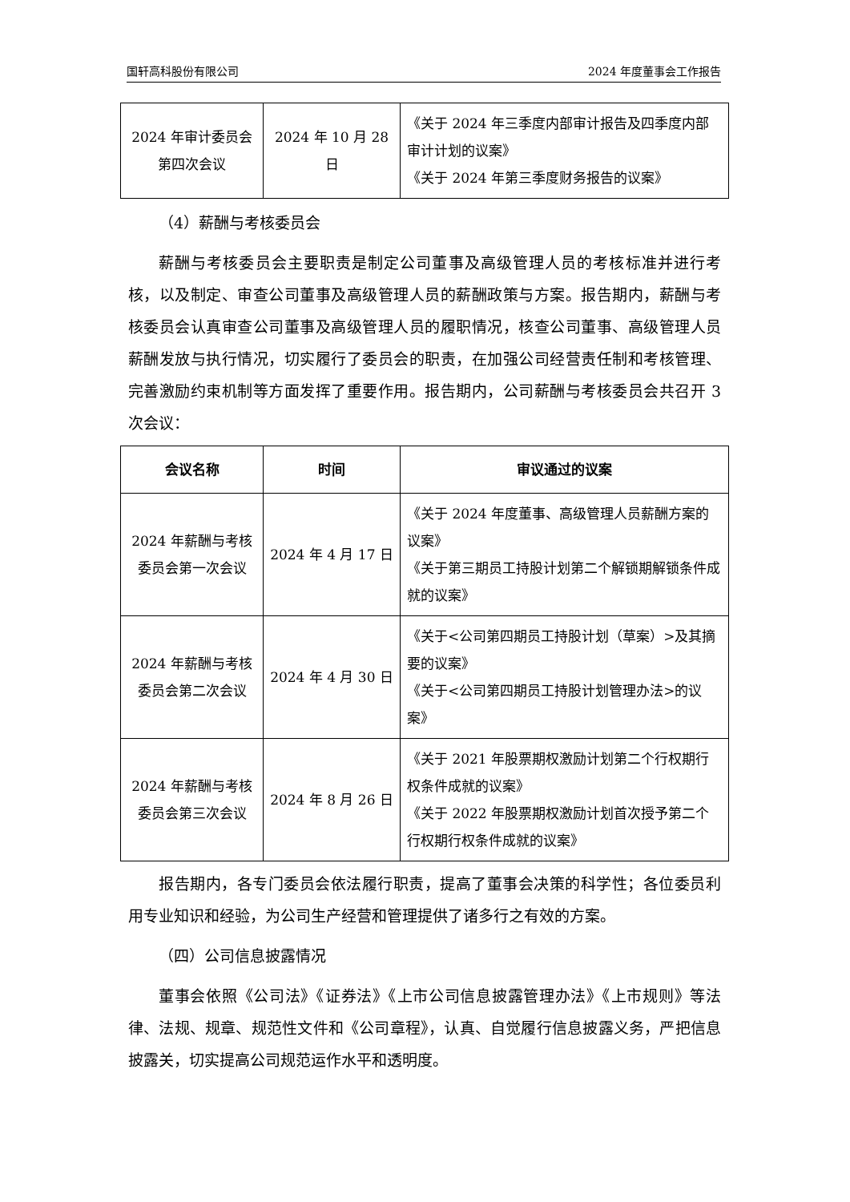国轩高科股份有限公司 2024 年度董事会工作报告
| 2024 年审计委员会第四次会议 | 2024 年 10 月 28 日 | 《关于 2024 年三季度内部审计报告及四季度内部审计计划的议案》 《关于 2024 年第三季度财务报告的议案》 |
（4）薪酬与考核委员会
薪酬与考核委员会主要职责是制定公司董事及高级管理人员的考核标准并进行考核，以及制定、审查公司董事及高级管理人员的薪酬政策与方案。报告期内，薪酬与考核委员会认真审查公司董事及高级管理人员的履职情况，核查公司董事、高级管理人员薪酬发放与执行情况，切实履行了委员会的职责，在加强公司经营责任制和考核管理、完善激励约束机制等方面发挥了重要作用。报告期内，公司薪酬与考核委员会共召开 3 次会议：
| 会议名称 | 时间 | 审议通过的议案 |
| --- | --- | --- |
| 2024 年薪酬与考核委员会第一次会议 | 2024 年 4 月 17 日 | 《关于 2024 年度董事、高级管理人员薪酬方案的议案》 《关于第三期员工持股计划第二个解锁期解锁条件成就的议案》 |
| 2024 年薪酬与考核委员会第二次会议 | 2024 年 4 月 30 日 | 《关于<公司第四期员工持股计划（草案）>及其摘要的议案》 《关于<公司第四期员工持股计划管理办法>的议案》 |
| 2024 年薪酬与考核委员会第三次会议 | 2024 年 8 月 26 日 | 《关于 2021 年股票期权激励计划第二个行权期行权条件成就的议案》 《关于 2022 年股票期权激励计划首次授予第二个行权期行权条件成就的议案》 |
报告期内，各专门委员会依法履行职责，提高了董事会决策的科学性；各位委员利用专业知识和经验，为公司生产经营和管理提供了诸多行之有效的方案。
（四）公司信息披露情况
董事会依照《公司法》《证券法》《上市公司信息披露管理办法》《上市规则》等法律、法规、规章、规范性文件和《公司章程》，认真、自觉履行信息披露义务，严把信息披露关，切实提高公司规范运作水平和透明度。